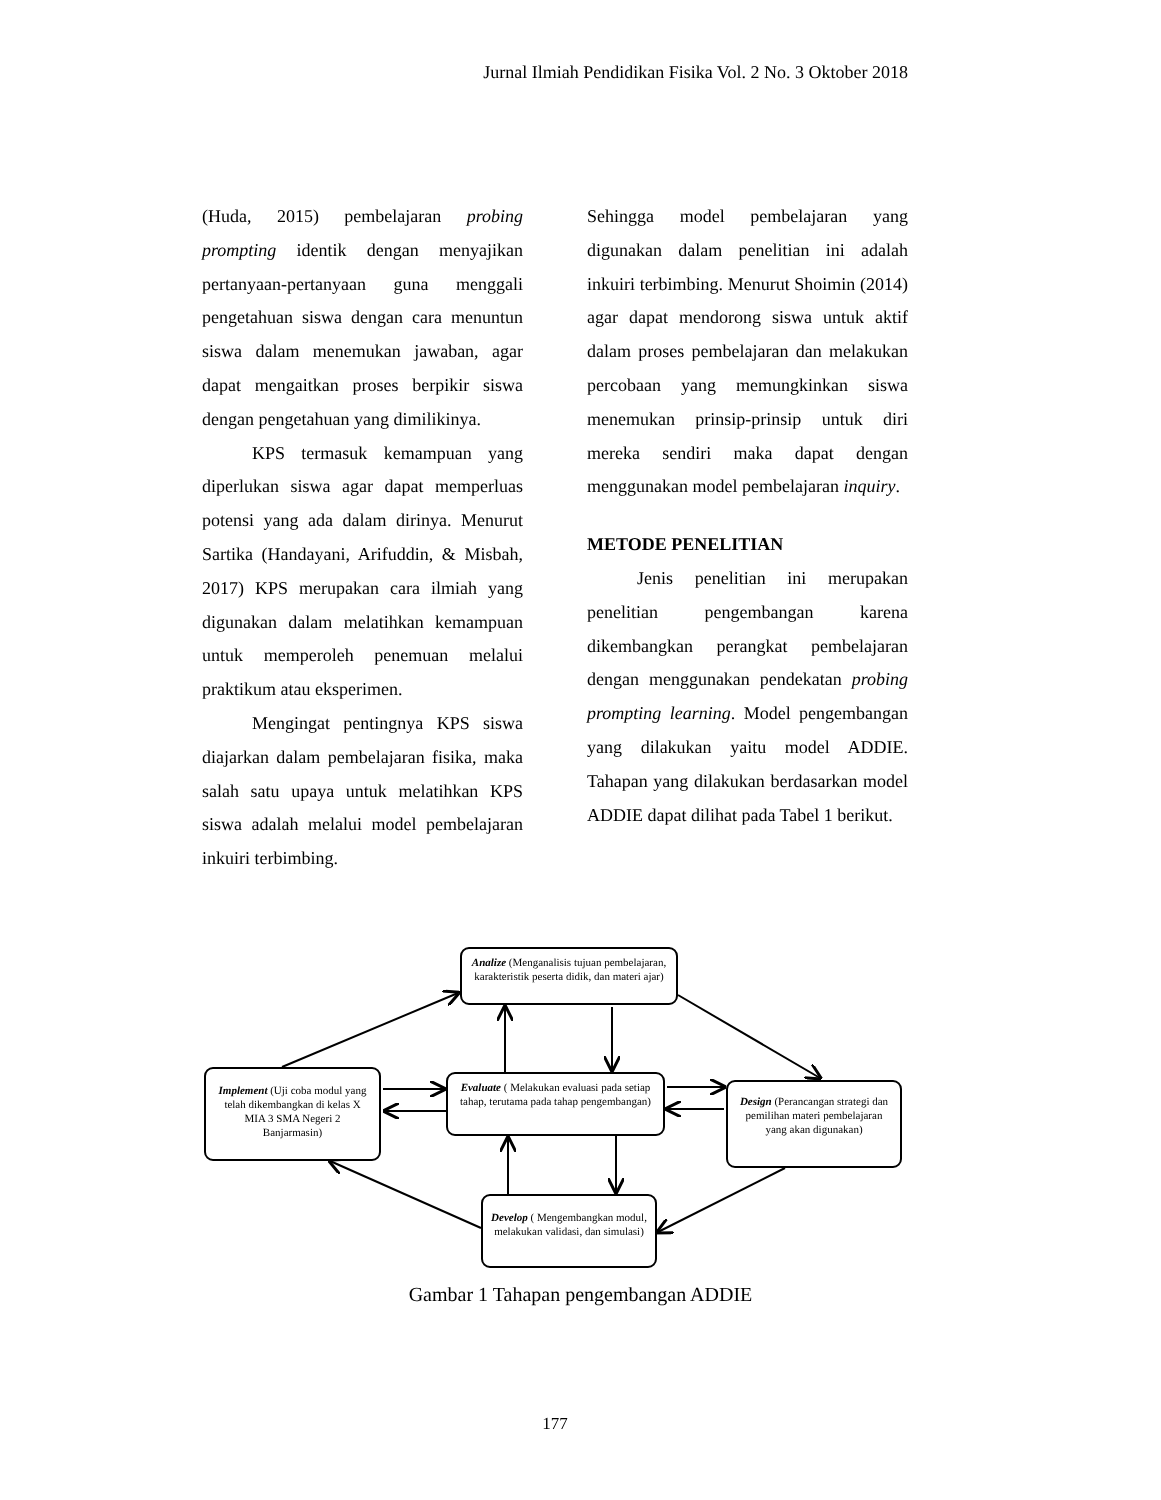Jurnal Ilmiah Pendidikan Fisika Vol. 2 No. 3 Oktober 2018
(Huda, 2015) pembelajaran probing prompting identik dengan menyajikan pertanyaan-pertanyaan guna menggali pengetahuan siswa dengan cara menuntun siswa dalam menemukan jawaban, agar dapat mengaitkan proses berpikir siswa dengan pengetahuan yang dimilikinya.
KPS termasuk kemampuan yang diperlukan siswa agar dapat memperluas potensi yang ada dalam dirinya. Menurut Sartika (Handayani, Arifuddin, & Misbah, 2017) KPS merupakan cara ilmiah yang digunakan dalam melatihkan kemampuan untuk memperoleh penemuan melalui praktikum atau eksperimen.
Mengingat pentingnya KPS siswa diajarkan dalam pembelajaran fisika, maka salah satu upaya untuk melatihkan KPS siswa adalah melalui model pembelajaran inkuiri terbimbing.
Sehingga model pembelajaran yang digunakan dalam penelitian ini adalah inkuiri terbimbing. Menurut Shoimin (2014) agar dapat mendorong siswa untuk aktif dalam proses pembelajaran dan melakukan percobaan yang memungkinkan siswa menemukan prinsip-prinsip untuk diri mereka sendiri maka dapat dengan menggunakan model pembelajaran inquiry.
METODE PENELITIAN
Jenis penelitian ini merupakan penelitian pengembangan karena dikembangkan perangkat pembelajaran dengan menggunakan pendekatan probing prompting learning. Model pengembangan yang dilakukan yaitu model ADDIE. Tahapan yang dilakukan berdasarkan model ADDIE dapat dilihat pada Tabel 1 berikut.
Analize (Menganalisis tujuan pembelajaran, karakteristik peserta didik, dan materi ajar)
Implement (Uji coba modul yang telah dikembangkan di kelas X MIA 3 SMA Negeri 2 Banjarmasin)
Evaluate ( Melakukan evaluasi pada setiap tahap, terutama pada tahap pengembangan)
Design (Perancangan strategi dan pemilihan materi pembelajaran yang akan digunakan)
Develop ( Mengembangkan modul, melakukan validasi, dan simulasi)
Gambar 1 Tahapan pengembangan ADDIE
177